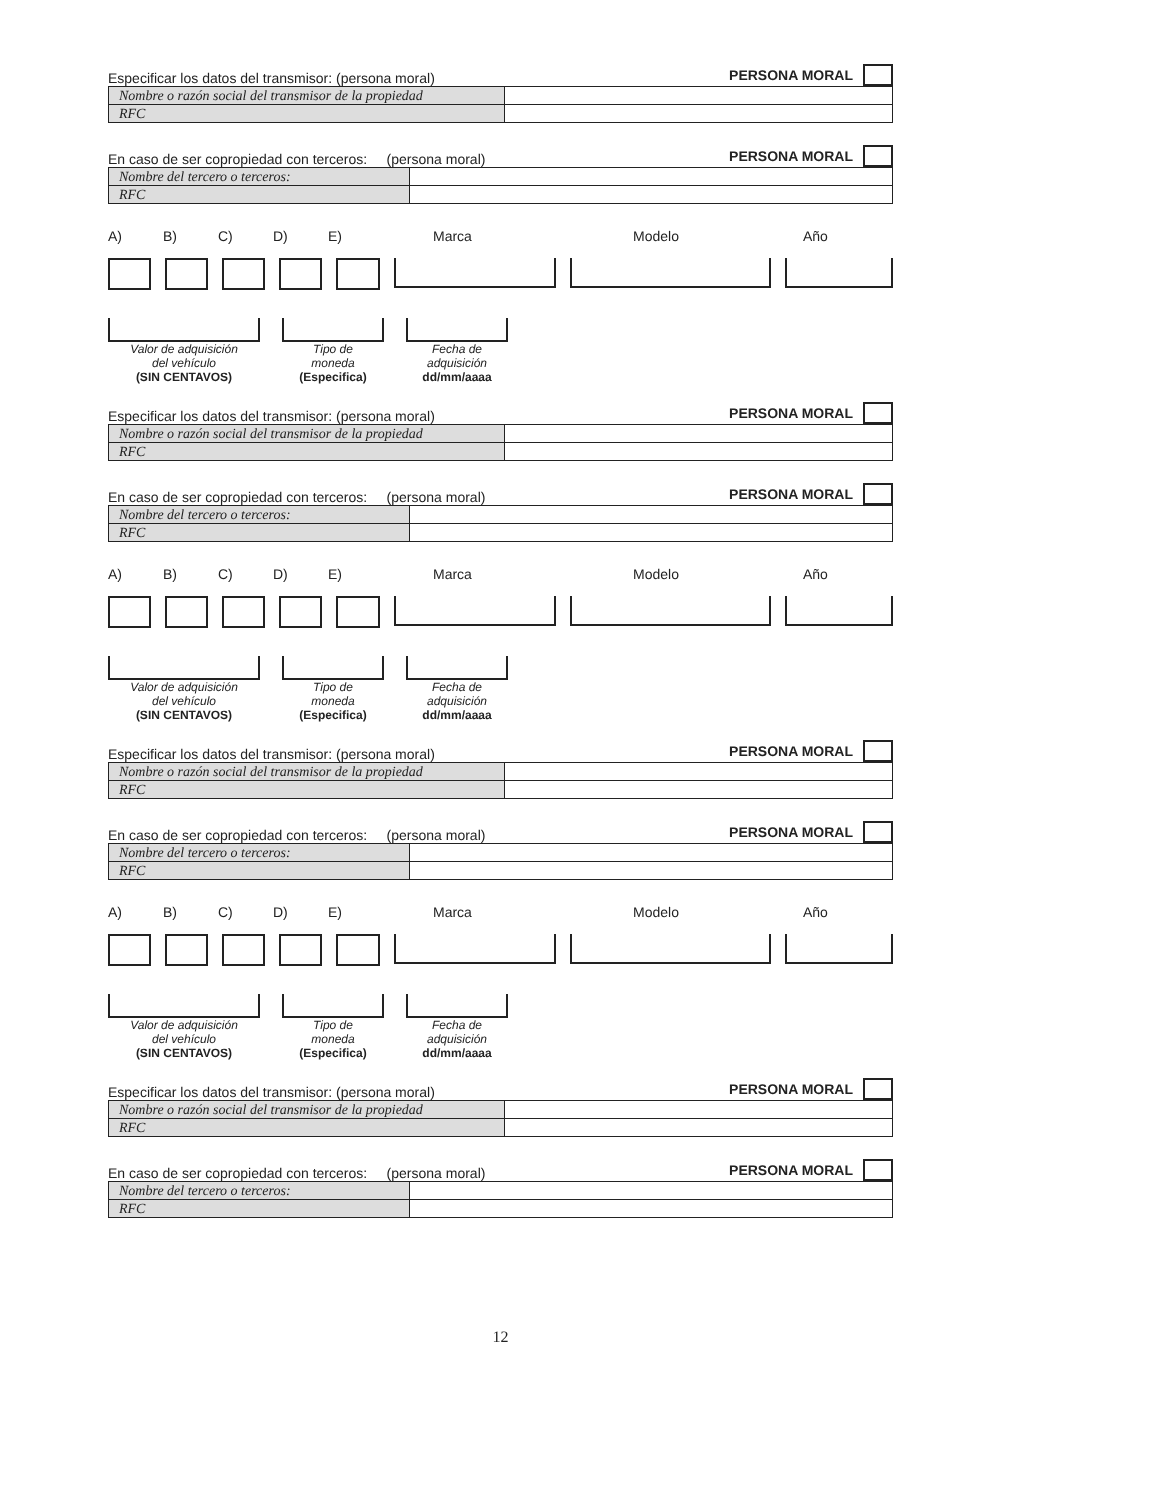Especificar los datos del transmisor: (persona moral) PERSONA MORAL
| Nombre o razón social del transmisor de la propiedad | |
| RFC | |
En caso de ser copropiedad con terceros: (persona moral) PERSONA MORAL
| Nombre del tercero o terceros: | |
| RFC | |
A) B) C) D) E) Marca Modelo Año
Valor de adquisición
del vehículo
(SIN CENTAVOS)
Tipo de
moneda
(Especifica)
Fecha de
adquisición
dd/mm/aaaa
Especificar los datos del transmisor: (persona moral) PERSONA MORAL
| Nombre o razón social del transmisor de la propiedad | |
| RFC | |
En caso de ser copropiedad con terceros: (persona moral) PERSONA MORAL
| Nombre del tercero o terceros: | |
| RFC | |
A) B) C) D) E) Marca Modelo Año
Valor de adquisición
del vehículo
(SIN CENTAVOS)
Tipo de
moneda
(Especifica)
Fecha de
adquisición
dd/mm/aaaa
Especificar los datos del transmisor: (persona moral) PERSONA MORAL
| Nombre o razón social del transmisor de la propiedad | |
| RFC | |
En caso de ser copropiedad con terceros: (persona moral) PERSONA MORAL
| Nombre del tercero o terceros: | |
| RFC | |
A) B) C) D) E) Marca Modelo Año
Valor de adquisición
del vehículo
(SIN CENTAVOS)
Tipo de
moneda
(Especifica)
Fecha de
adquisición
dd/mm/aaaa
Especificar los datos del transmisor: (persona moral) PERSONA MORAL
| Nombre o razón social del transmisor de la propiedad | |
| RFC | |
En caso de ser copropiedad con terceros: (persona moral) PERSONA MORAL
| Nombre del tercero o terceros: | |
| RFC | |
12